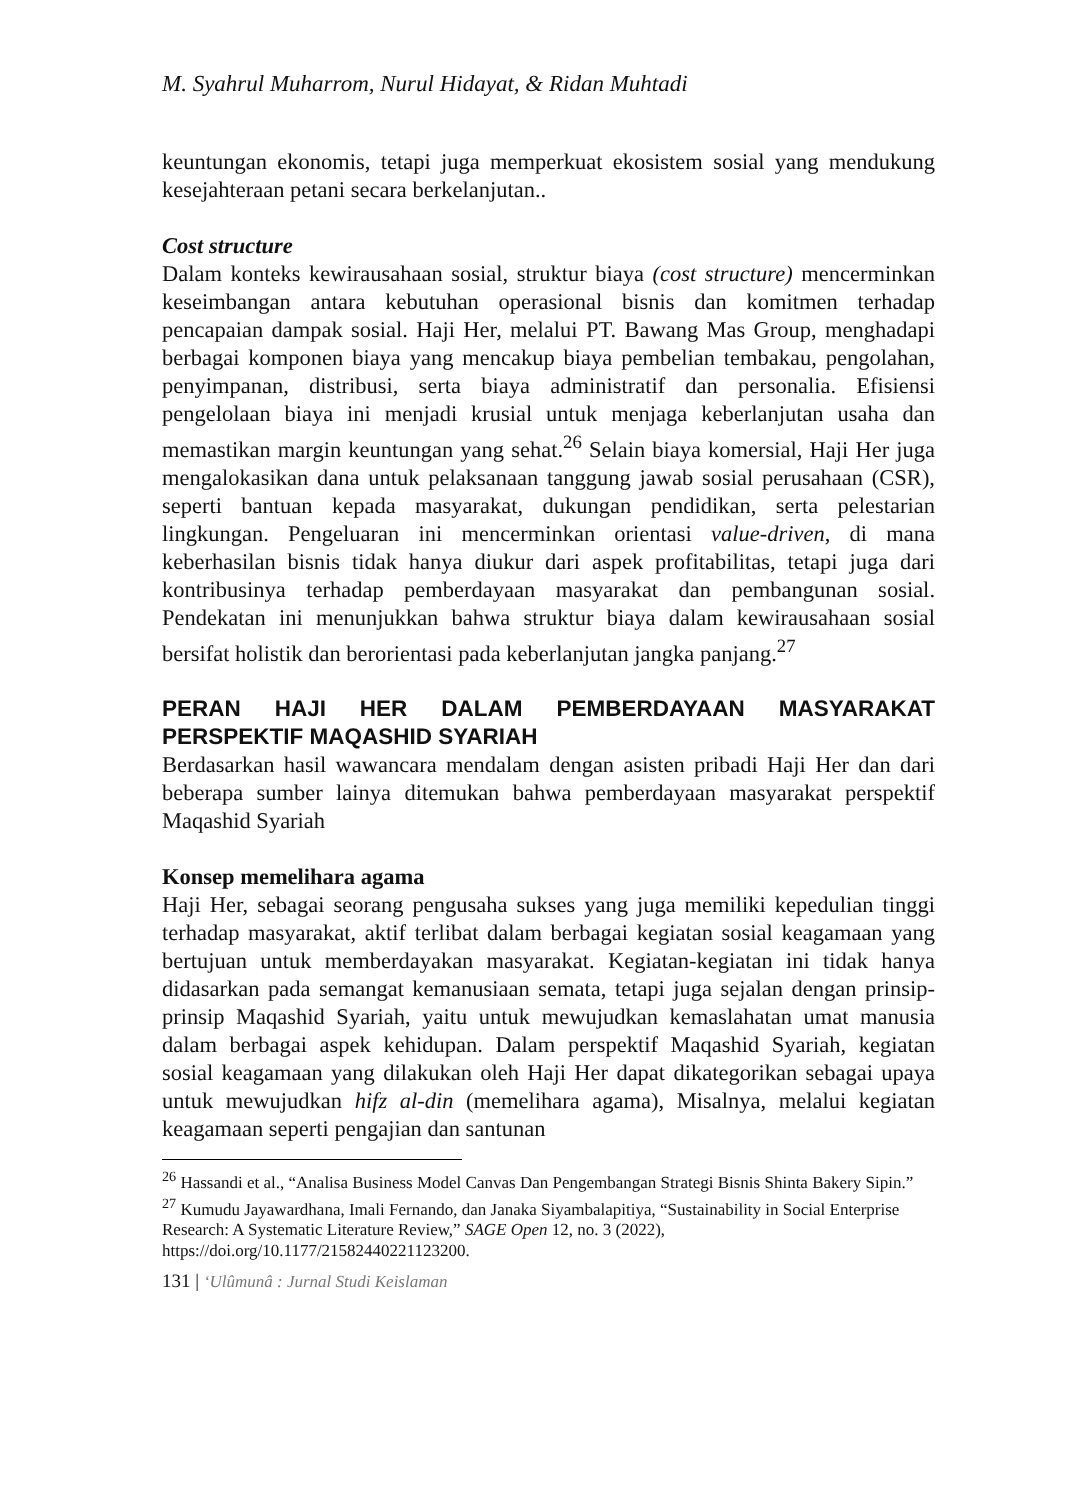M. Syahrul Muharrom, Nurul Hidayat, & Ridan Muhtadi
keuntungan ekonomis, tetapi juga memperkuat ekosistem sosial yang mendukung kesejahteraan petani secara berkelanjutan..
Cost structure
Dalam konteks kewirausahaan sosial, struktur biaya (cost structure) mencerminkan keseimbangan antara kebutuhan operasional bisnis dan komitmen terhadap pencapaian dampak sosial. Haji Her, melalui PT. Bawang Mas Group, menghadapi berbagai komponen biaya yang mencakup biaya pembelian tembakau, pengolahan, penyimpanan, distribusi, serta biaya administratif dan personalia. Efisiensi pengelolaan biaya ini menjadi krusial untuk menjaga keberlanjutan usaha dan memastikan margin keuntungan yang sehat.<sup>26</sup> Selain biaya komersial, Haji Her juga mengalokasikan dana untuk pelaksanaan tanggung jawab sosial perusahaan (CSR), seperti bantuan kepada masyarakat, dukungan pendidikan, serta pelestarian lingkungan. Pengeluaran ini mencerminkan orientasi value-driven, di mana keberhasilan bisnis tidak hanya diukur dari aspek profitabilitas, tetapi juga dari kontribusinya terhadap pemberdayaan masyarakat dan pembangunan sosial. Pendekatan ini menunjukkan bahwa struktur biaya dalam kewirausahaan sosial bersifat holistik dan berorientasi pada keberlanjutan jangka panjang.<sup>27</sup>
PERAN HAJI HER DALAM PEMBERDAYAAN MASYARAKAT PERSPEKTIF MAQASHID SYARIAH
Berdasarkan hasil wawancara mendalam dengan asisten pribadi Haji Her dan dari beberapa sumber lainya ditemukan bahwa pemberdayaan masyarakat perspektif Maqashid Syariah
Konsep memelihara agama
Haji Her, sebagai seorang pengusaha sukses yang juga memiliki kepedulian tinggi terhadap masyarakat, aktif terlibat dalam berbagai kegiatan sosial keagamaan yang bertujuan untuk memberdayakan masyarakat. Kegiatan-kegiatan ini tidak hanya didasarkan pada semangat kemanusiaan semata, tetapi juga sejalan dengan prinsip-prinsip Maqashid Syariah, yaitu untuk mewujudkan kemaslahatan umat manusia dalam berbagai aspek kehidupan. Dalam perspektif Maqashid Syariah, kegiatan sosial keagamaan yang dilakukan oleh Haji Her dapat dikategorikan sebagai upaya untuk mewujudkan hifz al-din (memelihara agama), Misalnya, melalui kegiatan keagamaan seperti pengajian dan santunan
<sup>26</sup> Hassandi et al., “Analisa Business Model Canvas Dan Pengembangan Strategi Bisnis Shinta Bakery Sipin.”
<sup>27</sup> Kumudu Jayawardhana, Imali Fernando, dan Janaka Siyambalapitiya, “Sustainability in Social Enterprise Research: A Systematic Literature Review,” SAGE Open 12, no. 3 (2022), https://doi.org/10.1177/21582440221123200.
131 | ‘Ulûmunâ : Jurnal Studi Keislaman